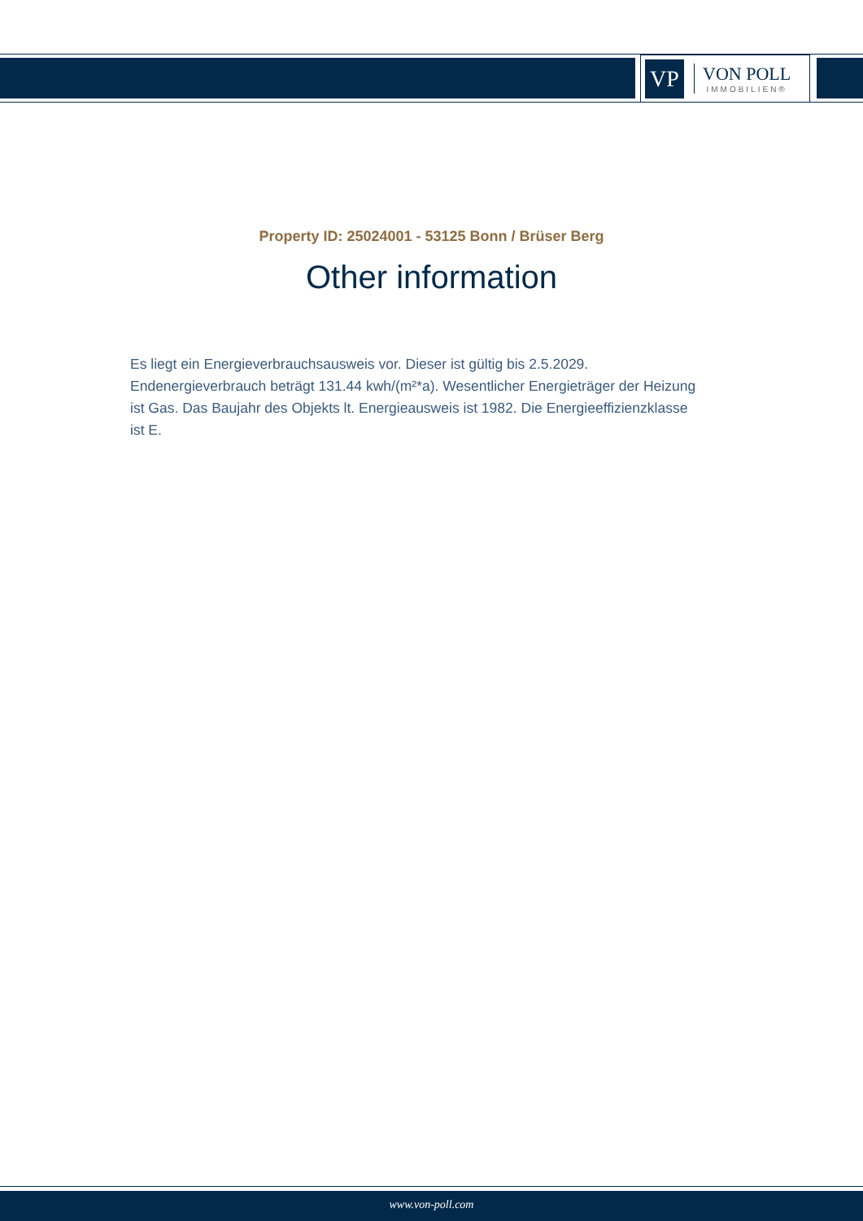VP
VON POLL
IMMOBILIEN®
Property ID: 25024001 - 53125 Bonn / Brüser Berg
Other information
Es liegt ein Energieverbrauchsausweis vor. Dieser ist gültig bis 2.5.2029. Endenergieverbrauch beträgt 131.44 kwh/(m²*a). Wesentlicher Energieträger der Heizung ist Gas. Das Baujahr des Objekts lt. Energieausweis ist 1982. Die Energieeffizienzklasse ist E.
www.von-poll.com